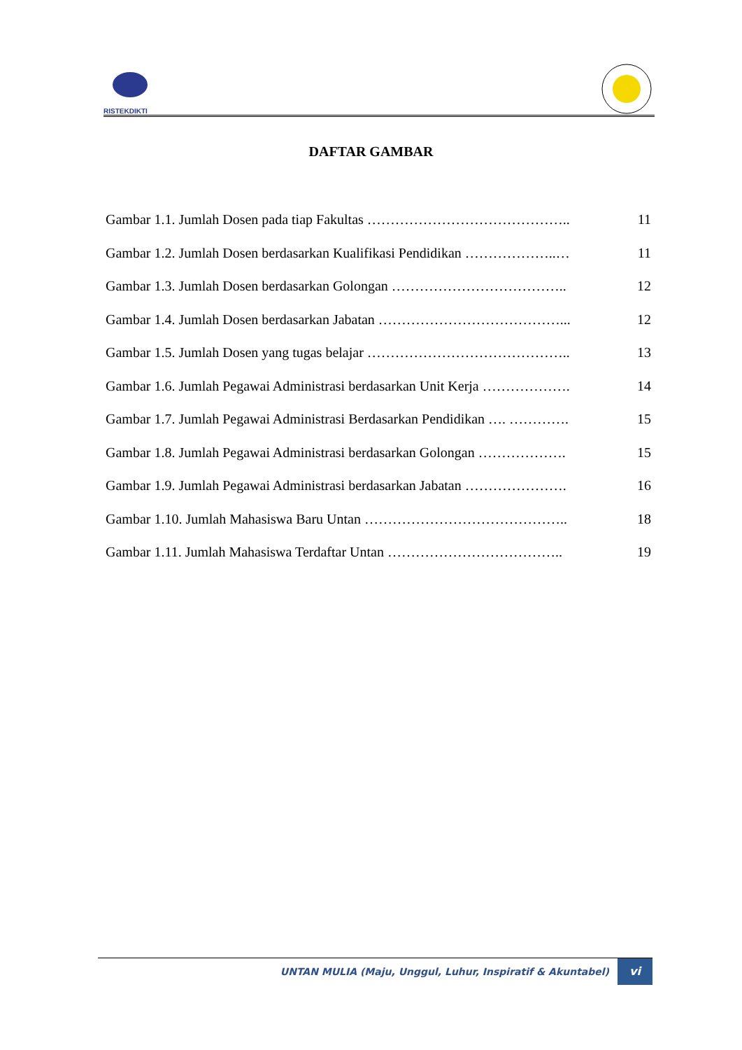RISTEKDIKTI
DAFTAR GAMBAR
Gambar 1.1. Jumlah Dosen pada tiap Fakultas …………………………………….. 11
Gambar 1.2. Jumlah Dosen berdasarkan Kualifikasi Pendidikan ………………..… 11
Gambar 1.3. Jumlah Dosen berdasarkan Golongan ……………………………….. 12
Gambar 1.4. Jumlah Dosen berdasarkan Jabatan …………………………………... 12
Gambar 1.5. Jumlah Dosen yang tugas belajar …………………………………….. 13
Gambar 1.6. Jumlah Pegawai Administrasi berdasarkan Unit Kerja ………………. 14
Gambar 1.7. Jumlah Pegawai Administrasi Berdasarkan Pendidikan …. …………. 15
Gambar 1.8. Jumlah Pegawai Administrasi berdasarkan Golongan ………………. 15
Gambar 1.9. Jumlah Pegawai Administrasi berdasarkan Jabatan …………………. 16
Gambar 1.10. Jumlah Mahasiswa Baru Untan …………………………………….. 18
Gambar 1.11. Jumlah Mahasiswa Terdaftar Untan ……………………………….. 19
UNTAN MULIA (Maju, Unggul, Luhur, Inspiratif & Akuntabel) vi